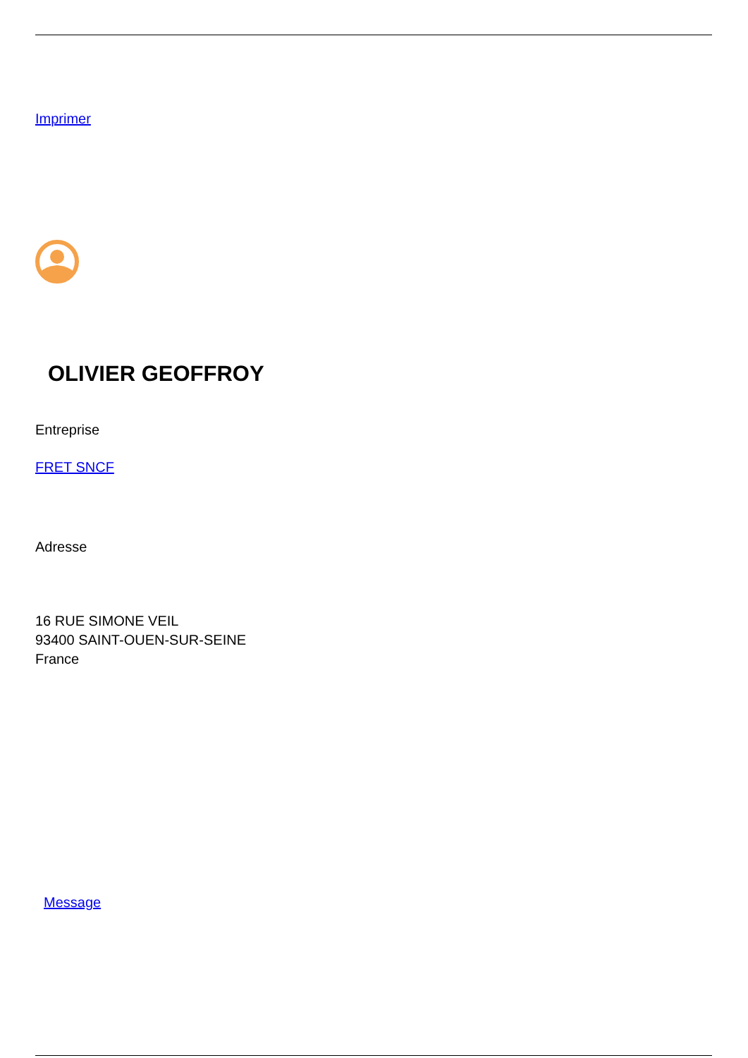Imprimer
OLIVIER GEOFFROY
Entreprise
FRET SNCF
Adresse
16 RUE SIMONE VEIL
93400 SAINT-OUEN-SUR-SEINE
France
Message